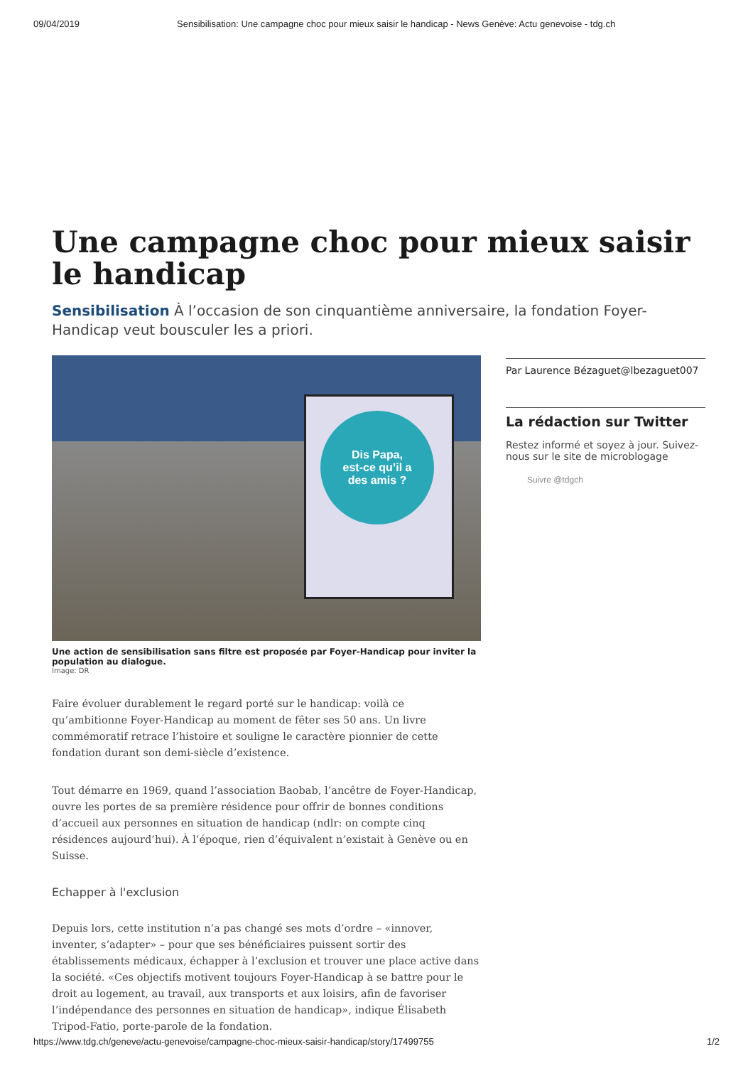09/04/2019 Sensibilisation: Une campagne choc pour mieux saisir le handicap - News Genève: Actu genevoise - tdg.ch
Une campagne choc pour mieux saisir le handicap
Sensibilisation À l’occasion de son cinquantième anniversaire, la fondation Foyer-Handicap veut bousculer les a priori.
Dis Papa,
est-ce qu’il a
des amis ?
Une action de sensibilisation sans filtre est proposée par Foyer-Handicap pour inviter la population au dialogue.
Image: DR
Faire évoluer durablement le regard porté sur le handicap: voilà ce qu’ambitionne Foyer-Handicap au moment de fêter ses 50 ans. Un livre commémoratif retrace l’histoire et souligne le caractère pionnier de cette fondation durant son demi-siècle d’existence.
Tout démarre en 1969, quand l’association Baobab, l’ancêtre de Foyer-Handicap, ouvre les portes de sa première résidence pour offrir de bonnes conditions d’accueil aux personnes en situation de handicap (ndlr: on compte cinq résidences aujourd’hui). À l’époque, rien d’équivalent n’existait à Genève ou en Suisse.
Echapper à l'exclusion
Depuis lors, cette institution n’a pas changé ses mots d’ordre – «innover, inventer, s’adapter» – pour que ses bénéficiaires puissent sortir des établissements médicaux, échapper à l’exclusion et trouver une place active dans la société. «Ces objectifs motivent toujours Foyer-Handicap à se battre pour le droit au logement, au travail, aux transports et aux loisirs, afin de favoriser l’indépendance des personnes en situation de handicap», indique Élisabeth Tripod-Fatio, porte-parole de la fondation.
Par Laurence Bézaguet@lbezaguet007
La rédaction sur Twitter
Restez informé et soyez à jour. Suivez-nous sur le site de microblogage
Suivre @tdgch
https://www.tdg.ch/geneve/actu-genevoise/campagne-choc-mieux-saisir-handicap/story/17499755 1/2